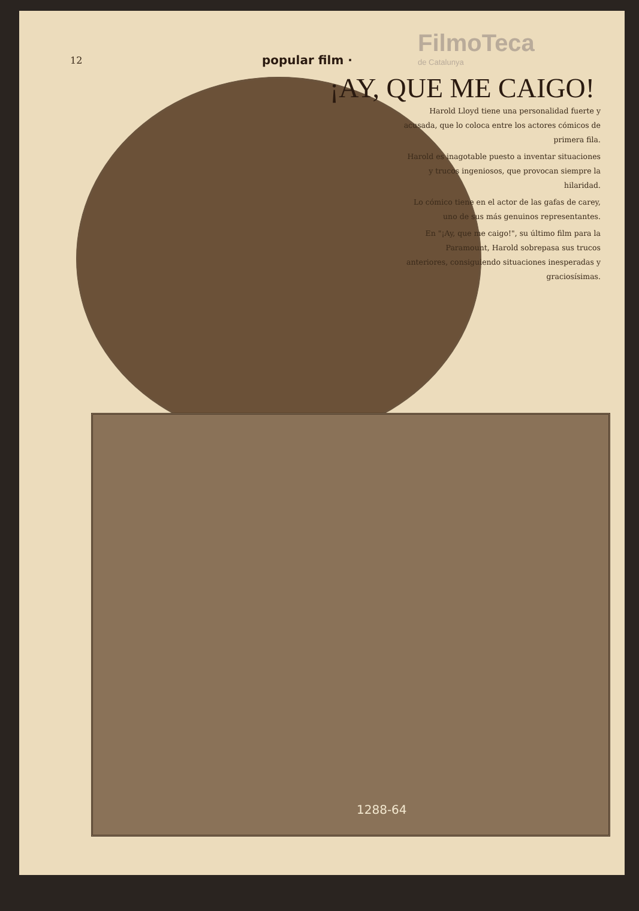12
popular film ·
FilmoTeca
de Catalunya
¡AY, QUE ME CAIGO!
Harold Lloyd tiene una personalidad fuerte y acusada, que lo coloca entre los actores cómicos de primera fila.
Harold es inagotable puesto a inventar situaciones y trucos ingeniosos, que provocan siempre la hilaridad.
Lo cómico tiene en el actor de las gafas de carey, uno de sus más genuinos representantes.
En "¡Ay, que me caigo!", su último film para la Paramount, Harold sobrepasa sus trucos anteriores, consiguiendo situaciones inesperadas y graciosísimas.
1288-64